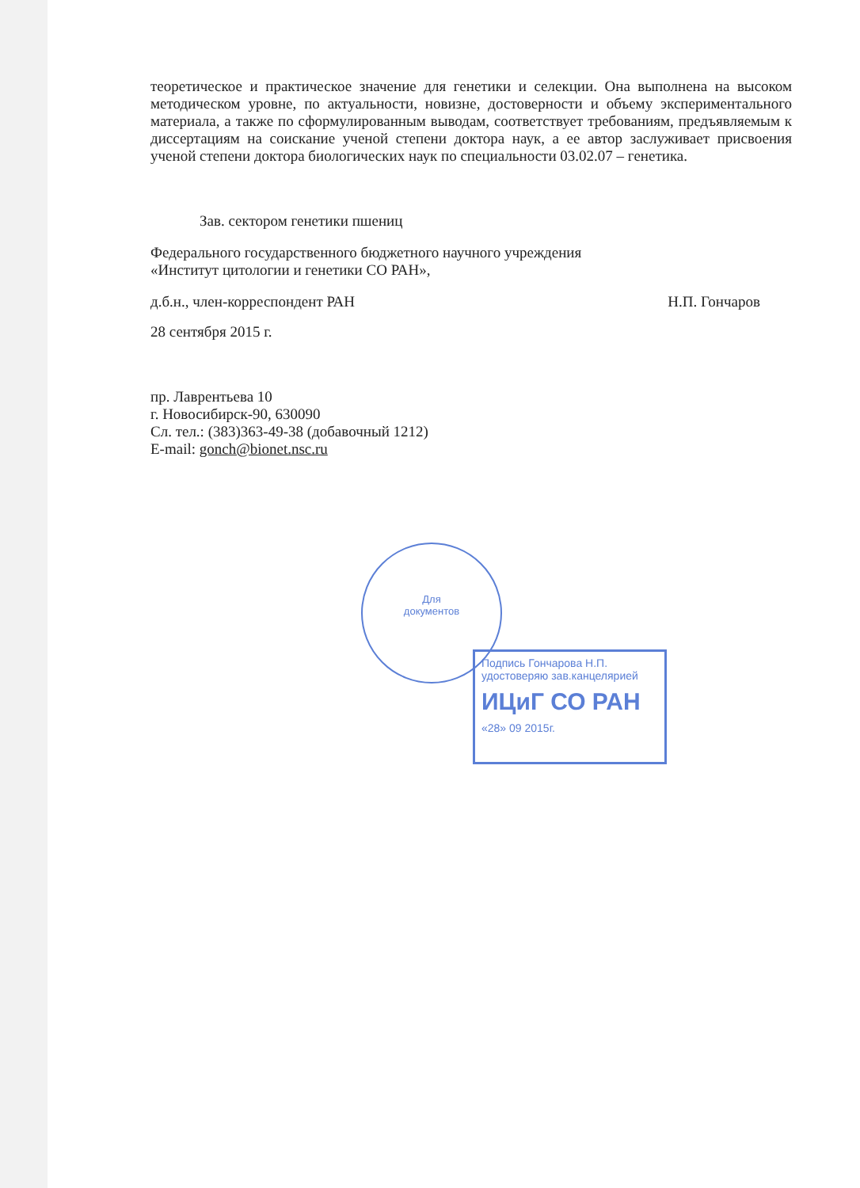теоретическое и практическое значение для генетики и селекции. Она выполнена на высоком методическом уровне, по актуальности, новизне, достоверности и объему экспериментального материала, а также по сформулированным выводам, соответствует требованиям, предъявляемым к диссертациям на соискание ученой степени доктора наук, а ее автор заслуживает присвоения ученой степени доктора биологических наук по специальности 03.02.07 – генетика.
Зав. сектором генетики пшениц
Федерального государственного бюджетного научного учреждения
«Институт цитологии и генетики СО РАН»,
д.б.н., член-корреспондент РАН Н.П. Гончаров
28 сентября 2015 г.
пр. Лаврентьева 10
г. Новосибирск-90, 630090
Сл. тел.: (383)363-49-38 (добавочный 1212)
E-mail: gonch@bionet.nsc.ru
Для
документов
Подпись Гончарова Н.П.
удостоверяю зав.канцелярией
ИЦиГ СО РАН
«28» 09 2015г.